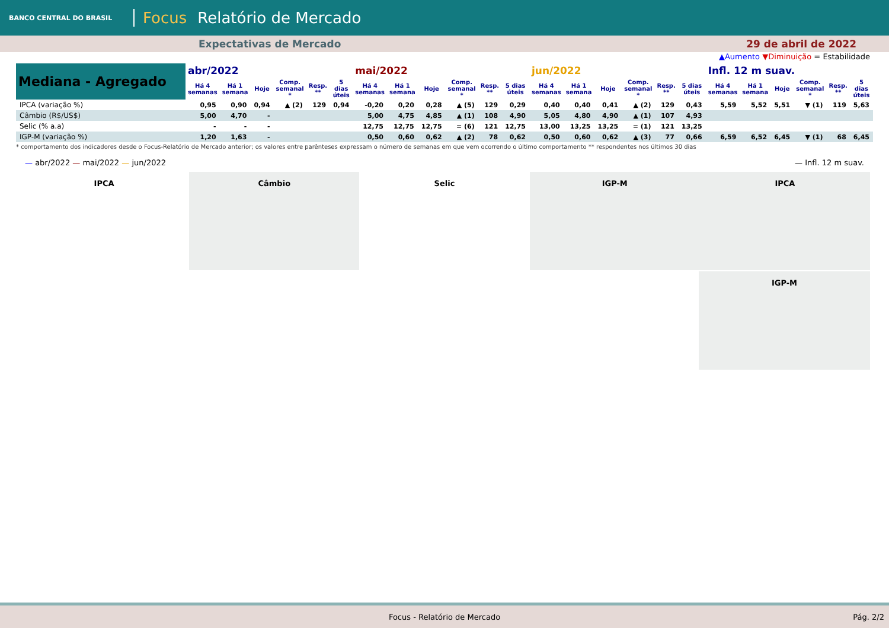BANCO CENTRAL DO BRASIL
Focus Relatório de Mercado
Expectativas de Mercado 29 de abril de 2022
▲Aumento ▼Diminuição = Estabilidade
| Mediana - Agregado | abr/2022 | | | | | | mai/2022 | | | | | | jun/2022 | | | | | | Infl. 12 m suav. | | | | | |
| --- | --- | --- | --- | --- | --- | --- | --- | --- | --- | --- | --- | --- | --- | --- | --- | --- | --- | --- | --- | --- | --- | --- | --- | --- |
| | Há 4 semanas | Há 1 semana | Hoje | Comp. semanal * | Resp. ** | 5 dias úteis | Há 4 semanas | Há 1 semana | Hoje | Comp. semanal * | Resp. ** | 5 dias úteis | Há 4 semanas | Há 1 semana | Hoje | Comp. semanal * | Resp. ** | 5 dias úteis | Há 4 semanas | Há 1 semana | Hoje | Comp. semanal * | Resp. ** | 5 dias úteis |
| IPCA (variação %) | 0,95 | 0,90 | 0,94 | ▲ (2) | 129 | 0,94 | -0,20 | 0,20 | 0,28 | ▲ (5) | 129 | 0,29 | 0,40 | 0,40 | 0,41 | ▲ (2) | 129 | 0,43 | 5,59 | 5,52 | 5,51 | ▼ (1) | 119 | 5,63 |
| Câmbio (R$/US$) | 5,00 | 4,70 | - | | | | 5,00 | 4,75 | 4,85 | ▲ (1) | 108 | 4,90 | 5,05 | 4,80 | 4,90 | ▲ (1) | 107 | 4,93 | | | | | | |
| Selic (% a.a) | - | - | - | | | | 12,75 | 12,75 | 12,75 | = (6) | 121 | 12,75 | 13,00 | 13,25 | 13,25 | = (1) | 121 | 13,25 | | | | | | |
| IGP-M (variação %) | 1,20 | 1,63 | - | | | | 0,50 | 0,60 | 0,62 | ▲ (2) | 78 | 0,62 | 0,50 | 0,60 | 0,62 | ▲ (3) | 77 | 0,66 | 6,59 | 6,52 | 6,45 | ▼ (1) | 68 | 6,45 |
* comportamento dos indicadores desde o Focus-Relatório de Mercado anterior; os valores entre parênteses expressam o número de semanas em que vem ocorrendo o último comportamento ** respondentes nos últimos 30 dias
— abr/2022 — mai/2022 — jun/2022
— Infl. 12 m suav.
IPCA Câmbio Selic IGP-M IPCA
IGP-M
Focus - Relatório de Mercado Pág. 2/2